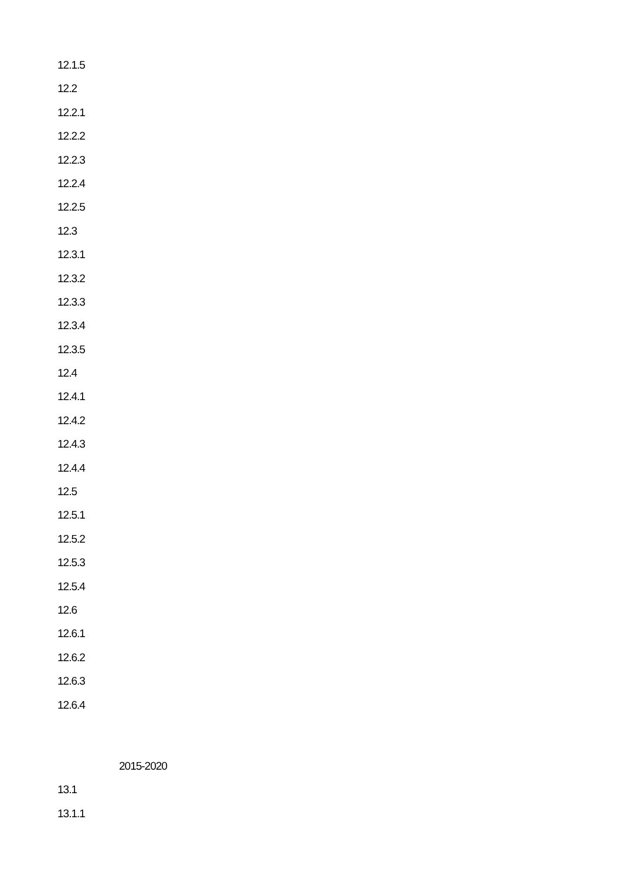12.1.5
12.2
12.2.1
12.2.2
12.2.3
12.2.4
12.2.5
12.3
12.3.1
12.3.2
12.3.3
12.3.4
12.3.5
12.4
12.4.1
12.4.2
12.4.3
12.4.4
12.5
12.5.1
12.5.2
12.5.3
12.5.4
12.6
12.6.1
12.6.2
12.6.3
12.6.4
2015-2020
13.1
13.1.1